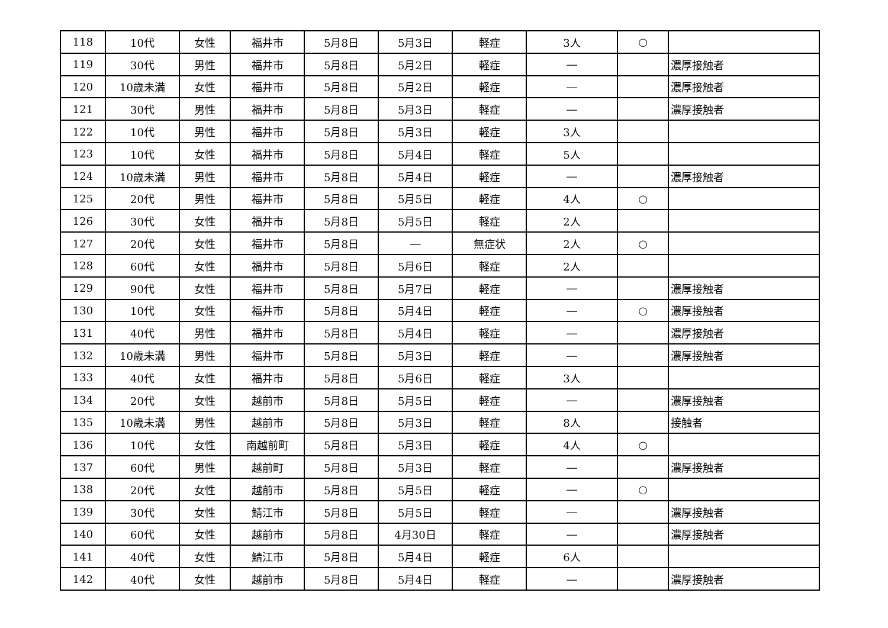| 118 | 10代 | 女性 | 福井市 | 5月8日 | 5月3日 | 軽症 | 3人 | ○ | |
| 119 | 30代 | 男性 | 福井市 | 5月8日 | 5月2日 | 軽症 | ― | | 濃厚接触者 |
| 120 | 10歳未満 | 女性 | 福井市 | 5月8日 | 5月2日 | 軽症 | ― | | 濃厚接触者 |
| 121 | 30代 | 男性 | 福井市 | 5月8日 | 5月3日 | 軽症 | ― | | 濃厚接触者 |
| 122 | 10代 | 男性 | 福井市 | 5月8日 | 5月3日 | 軽症 | 3人 | | |
| 123 | 10代 | 女性 | 福井市 | 5月8日 | 5月4日 | 軽症 | 5人 | | |
| 124 | 10歳未満 | 男性 | 福井市 | 5月8日 | 5月4日 | 軽症 | ― | | 濃厚接触者 |
| 125 | 20代 | 男性 | 福井市 | 5月8日 | 5月5日 | 軽症 | 4人 | ○ | |
| 126 | 30代 | 女性 | 福井市 | 5月8日 | 5月5日 | 軽症 | 2人 | | |
| 127 | 20代 | 女性 | 福井市 | 5月8日 | ― | 無症状 | 2人 | ○ | |
| 128 | 60代 | 女性 | 福井市 | 5月8日 | 5月6日 | 軽症 | 2人 | | |
| 129 | 90代 | 女性 | 福井市 | 5月8日 | 5月7日 | 軽症 | ― | | 濃厚接触者 |
| 130 | 10代 | 女性 | 福井市 | 5月8日 | 5月4日 | 軽症 | ― | ○ | 濃厚接触者 |
| 131 | 40代 | 男性 | 福井市 | 5月8日 | 5月4日 | 軽症 | ― | | 濃厚接触者 |
| 132 | 10歳未満 | 男性 | 福井市 | 5月8日 | 5月3日 | 軽症 | ― | | 濃厚接触者 |
| 133 | 40代 | 女性 | 福井市 | 5月8日 | 5月6日 | 軽症 | 3人 | | |
| 134 | 20代 | 女性 | 越前市 | 5月8日 | 5月5日 | 軽症 | ― | | 濃厚接触者 |
| 135 | 10歳未満 | 男性 | 越前市 | 5月8日 | 5月3日 | 軽症 | 8人 | | 接触者 |
| 136 | 10代 | 女性 | 南越前町 | 5月8日 | 5月3日 | 軽症 | 4人 | ○ | |
| 137 | 60代 | 男性 | 越前町 | 5月8日 | 5月3日 | 軽症 | ― | | 濃厚接触者 |
| 138 | 20代 | 女性 | 越前市 | 5月8日 | 5月5日 | 軽症 | ― | ○ | |
| 139 | 30代 | 女性 | 鯖江市 | 5月8日 | 5月5日 | 軽症 | ― | | 濃厚接触者 |
| 140 | 60代 | 女性 | 越前市 | 5月8日 | 4月30日 | 軽症 | ― | | 濃厚接触者 |
| 141 | 40代 | 女性 | 鯖江市 | 5月8日 | 5月4日 | 軽症 | 6人 | | |
| 142 | 40代 | 女性 | 越前市 | 5月8日 | 5月4日 | 軽症 | ― | | 濃厚接触者 |